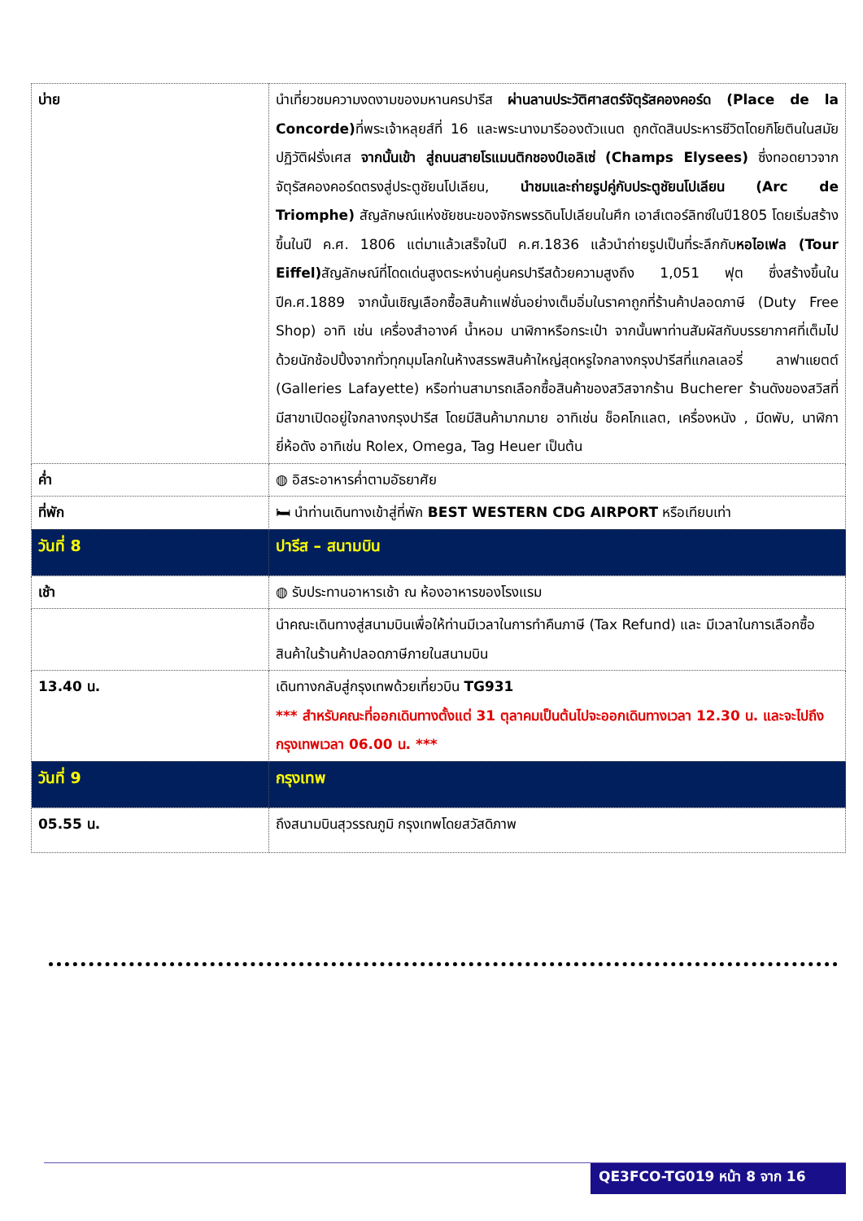| บ่าย | นำเที่ยวชมความงดงามของมหานครปารีส ผ่านลานประวัติศาสตร์จัตุรัสคองคอร์ด (Place de la Concorde) ที่พระเจ้าหลุยส์ที่ 16 และพระนางมารีอองตัวแนต ถูกตัดสินประหารชีวิตโดยกิโยตินในสมัยปฏิวัติฝรั่งเศส จากนั้นเข้า สู่ถนนสายโรแมนติกชองป์เอลิเซ่ (Champs Elysees) ซึ่งทอดยาวจากจัตุรัสคองคอร์ดตรงสู่ประตูชัยนโปเลียน, นำชมและถ่ายรูปคู่กับประตูชัยนโปเลียน (Arc de Triomphe) สัญลักษณ์แห่งชัยชนะของจักรพรรดินโปเลียนในศึก เอาส์เตอร์ลิทซ์ในปี1805 โดยเริ่มสร้างขึ้นในปี ค.ศ. 1806 แต่มาแล้วเสร็จในปี ค.ศ.1836 แล้วนำถ่ายรูปเป็นที่ระลึกกับ หอไอเฟล (Tour Eiffel) สัญลักษณ์ที่โดดเด่นสูงตระหง่านคู่นครปารีสด้วยความสูงถึง 1,051 ฟุต ซึ่งสร้างขึ้นในปีค.ศ.1889 จากนั้นเชิญเลือกซื้อสินค้าแฟชั่นอย่างเต็มอิ่มในราคาถูกที่ร้านค้าปลอดภาษี (Duty Free Shop) อาทิ เช่น เครื่องสำอางค์ น้ำหอม นาฬิกาหรือกระเป๋า จากนั้นพาท่านสัมผัสกับบรรยากาศที่เต็มไปด้วยนักช้อปปิ้งจากทั่วทุกมุมโลกในห้างสรรพสินค้าใหญ่สุดหรูใจกลางกรุงปารีสที่แกลเลอรี่ ลาฟาแยตต์ (Galleries Lafayette) หรือท่านสามารถเลือกซื้อสินค้าของสวิสจากร้าน Bucherer ร้านดังของสวิสที่มีสาขาเปิดอยู่ใจกลางกรุงปารีส โดยมีสินค้ามากมาย อาทิเช่น ช็อคโกแลต, เครื่องหนัง , มีดพับ, นาฬิกายี่ห้อดัง อาทิเช่น Rolex, Omega, Tag Heuer เป็นต้น |
| ค่ำ | ◍ อิสระอาหารค่ำตามอัธยาศัย |
| ที่พัก | 🛏 นำท่านเดินทางเข้าสู่ที่พัก BEST WESTERN CDG AIRPORT หรือเทียบเท่า |
| วันที่ 8 | ปารีส – สนามบิน |
| เช้า | ◍ รับประทานอาหารเช้า ณ ห้องอาหารของโรงแรม |
| | นำคณะเดินทางสู่สนามบินเพื่อให้ท่านมีเวลาในการทำคืนภาษี (Tax Refund) และ มีเวลาในการเลือกซื้อสินค้าในร้านค้าปลอดภาษีภายในสนามบิน |
| 13.40 น. | เดินทางกลับสู่กรุงเทพด้วยเที่ยวบิน TG931 *** สำหรับคณะที่ออกเดินทางตั้งแต่ 31 ตุลาคมเป็นต้นไปจะออกเดินทางเวลา 12.30 น. และจะไปถึงกรุงเทพเวลา 06.00 น. *** |
| วันที่ 9 | กรุงเทพ |
| 05.55 น. | ถึงสนามบินสุวรรณภูมิ กรุงเทพโดยสวัสดิภาพ |
QE3FCO-TG019 หน้า 8 จาก 16